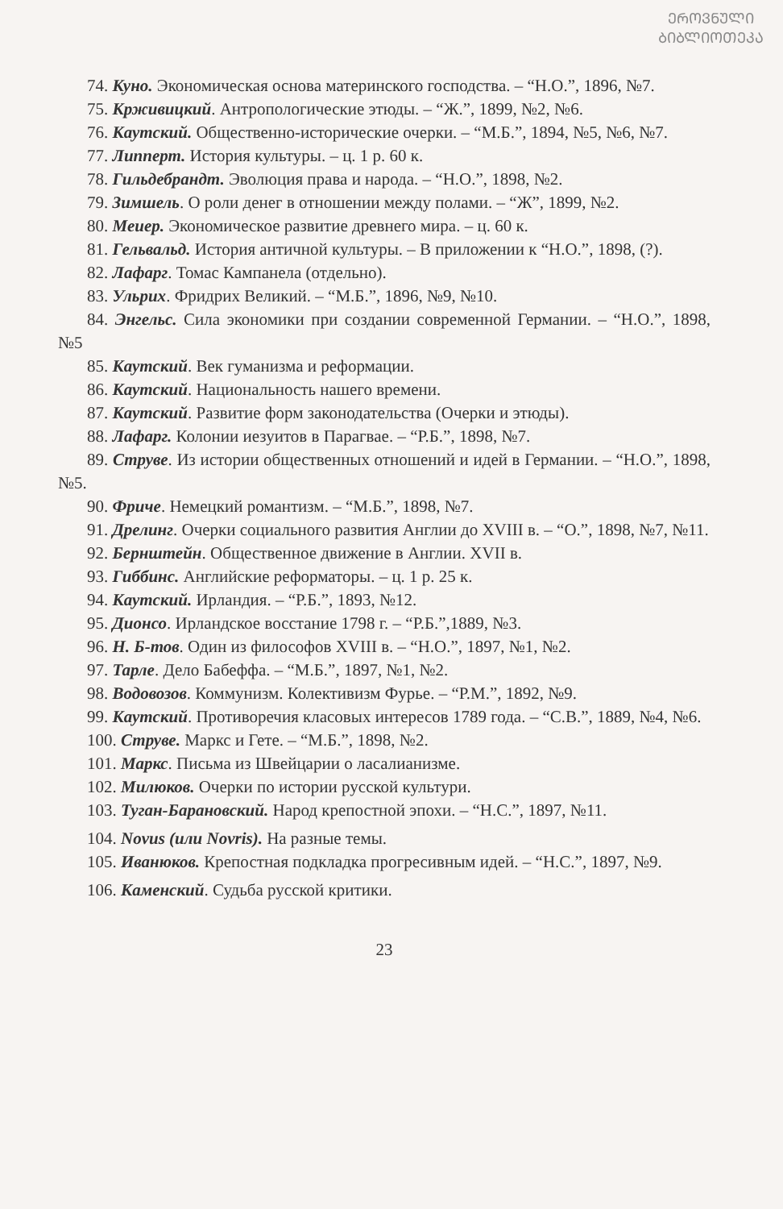ᲔᲠᲝᲕᲜᲣᲚᲘ ᲑᲘᲑᲚᲘᲝᲗᲔᲙᲐ
74. Куно. Экономическая основа материнского господства. – “Н.О.”, 1896, №7.
75. Крживицкий. Антропологические этюды. – “Ж.”, 1899, №2, №6.
76. Каутский. Общественно-исторические очерки. – “М.Б.”, 1894, №5, №6, №7.
77. Липперт. История культуры. – ц. 1 р. 60 к.
78. Гильдебрандт. Эволюция права и народа. – “Н.О.”, 1898, №2.
79. Зимшель. О роли денег в отношении между полами. – “Ж”, 1899, №2.
80. Меиер. Экономическое развитие древнего мира. – ц. 60 к.
81. Гельвальд. История античной культуры. – В приложении к “Н.О.”, 1898, (?).
82. Лафарг. Томас Кампанела (отдельно).
83. Ульрих. Фридрих Великий. – “М.Б.”, 1896, №9, №10.
84. Энгельс. Сила экономики при создании современной Германии. – “Н.О.”, 1898, №5
85. Каутский. Век гуманизма и реформации.
86. Каутский. Национальность нашего времени.
87. Каутский. Развитие форм законодательства (Очерки и этюды).
88. Лафарг. Колонии иезуитов в Парагвае. – “Р.Б.”, 1898, №7.
89. Струве. Из истории общественных отношений и идей в Германии. – “Н.О.”, 1898, №5.
90. Фриче. Немецкий романтизм. – “М.Б.”, 1898, №7.
91. Дрелинг. Очерки социального развития Англии до XVIII в. – “О.”, 1898, №7, №11.
92. Бернштейн. Общественное движение в Англии. XVII в.
93. Гиббинс. Английские реформаторы. – ц. 1 р. 25 к.
94. Каутский. Ирландия. – “Р.Б.”, 1893, №12.
95. Дионсо. Ирландское восстание 1798 г. – “Р.Б.”,1889, №3.
96. Н. Б-тов. Один из философов XVIII в. – “Н.О.”, 1897, №1, №2.
97. Тарле. Дело Бабеффа. – “М.Б.”, 1897, №1, №2.
98. Водовозов. Коммунизм. Колективизм Фурье. – “Р.М.”, 1892, №9.
99. Каутский. Противоречия класовых интересов 1789 года. – “С.В.”, 1889, №4, №6.
100. Струве. Маркс и Гете. – “М.Б.”, 1898, №2.
101. Маркс. Письма из Швейцарии о ласалианизме.
102. Милюков. Очерки по истории русской культури.
103. Туган-Барановский. Народ крепостной эпохи. – “Н.С.”, 1897, №11.
104. Novus (или Novris). На разные темы.
105. Иванюков. Крепостная подкладка прогресивным идей. – “Н.С.”, 1897, №9.
106. Каменский. Судьба русской критики.
23